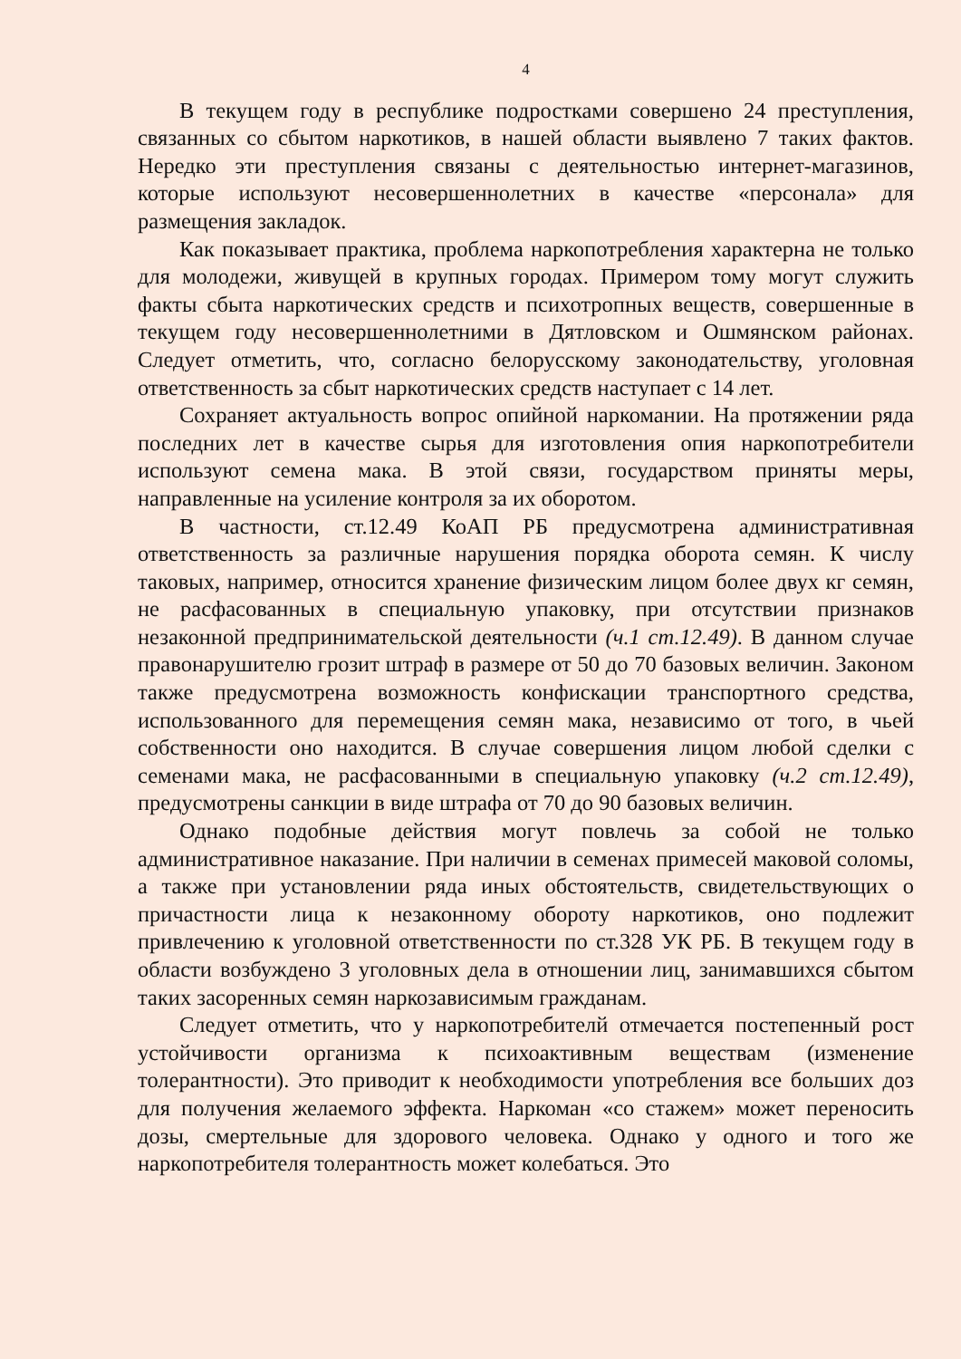4
В текущем году в республике подростками совершено 24 преступления, связанных со сбытом наркотиков, в нашей области выявлено 7 таких фактов. Нередко эти преступления связаны с деятельностью интернет-магазинов, которые используют несовершеннолетних в качестве «персонала» для размещения закладок.
Как показывает практика, проблема наркопотребления характерна не только для молодежи, живущей в крупных городах. Примером тому могут служить факты сбыта наркотических средств и психотропных веществ, совершенные в текущем году несовершеннолетними в Дятловском и Ошмянском районах. Следует отметить, что, согласно белорусскому законодательству, уголовная ответственность за сбыт наркотических средств наступает с 14 лет.
Сохраняет актуальность вопрос опийной наркомании. На протяжении ряда последних лет в качестве сырья для изготовления опия наркопотребители используют семена мака. В этой связи, государством приняты меры, направленные на усиление контроля за их оборотом.
В частности, ст.12.49 КоАП РБ предусмотрена административная ответственность за различные нарушения порядка оборота семян. К числу таковых, например, относится хранение физическим лицом более двух кг семян, не расфасованных в специальную упаковку, при отсутствии признаков незаконной предпринимательской деятельности (ч.1 ст.12.49). В данном случае правонарушителю грозит штраф в размере от 50 до 70 базовых величин. Законом также предусмотрена возможность конфискации транспортного средства, использованного для перемещения семян мака, независимо от того, в чьей собственности оно находится. В случае совершения лицом любой сделки с семенами мака, не расфасованными в специальную упаковку (ч.2 ст.12.49), предусмотрены санкции в виде штрафа от 70 до 90 базовых величин.
Однако подобные действия могут повлечь за собой не только административное наказание. При наличии в семенах примесей маковой соломы, а также при установлении ряда иных обстоятельств, свидетельствующих о причастности лица к незаконному обороту наркотиков, оно подлежит привлечению к уголовной ответственности по ст.328 УК РБ. В текущем году в области возбуждено 3 уголовных дела в отношении лиц, занимавшихся сбытом таких засоренных семян наркозависимым гражданам.
Следует отметить, что у наркопотребителй отмечается постепенный рост устойчивости организма к психоактивным веществам (изменение толерантности). Это приводит к необходимости употребления все больших доз для получения желаемого эффекта. Наркоман «со стажем» может переносить дозы, смертельные для здорового человека. Однако у одного и того же наркопотребителя толерантность может колебаться. Это